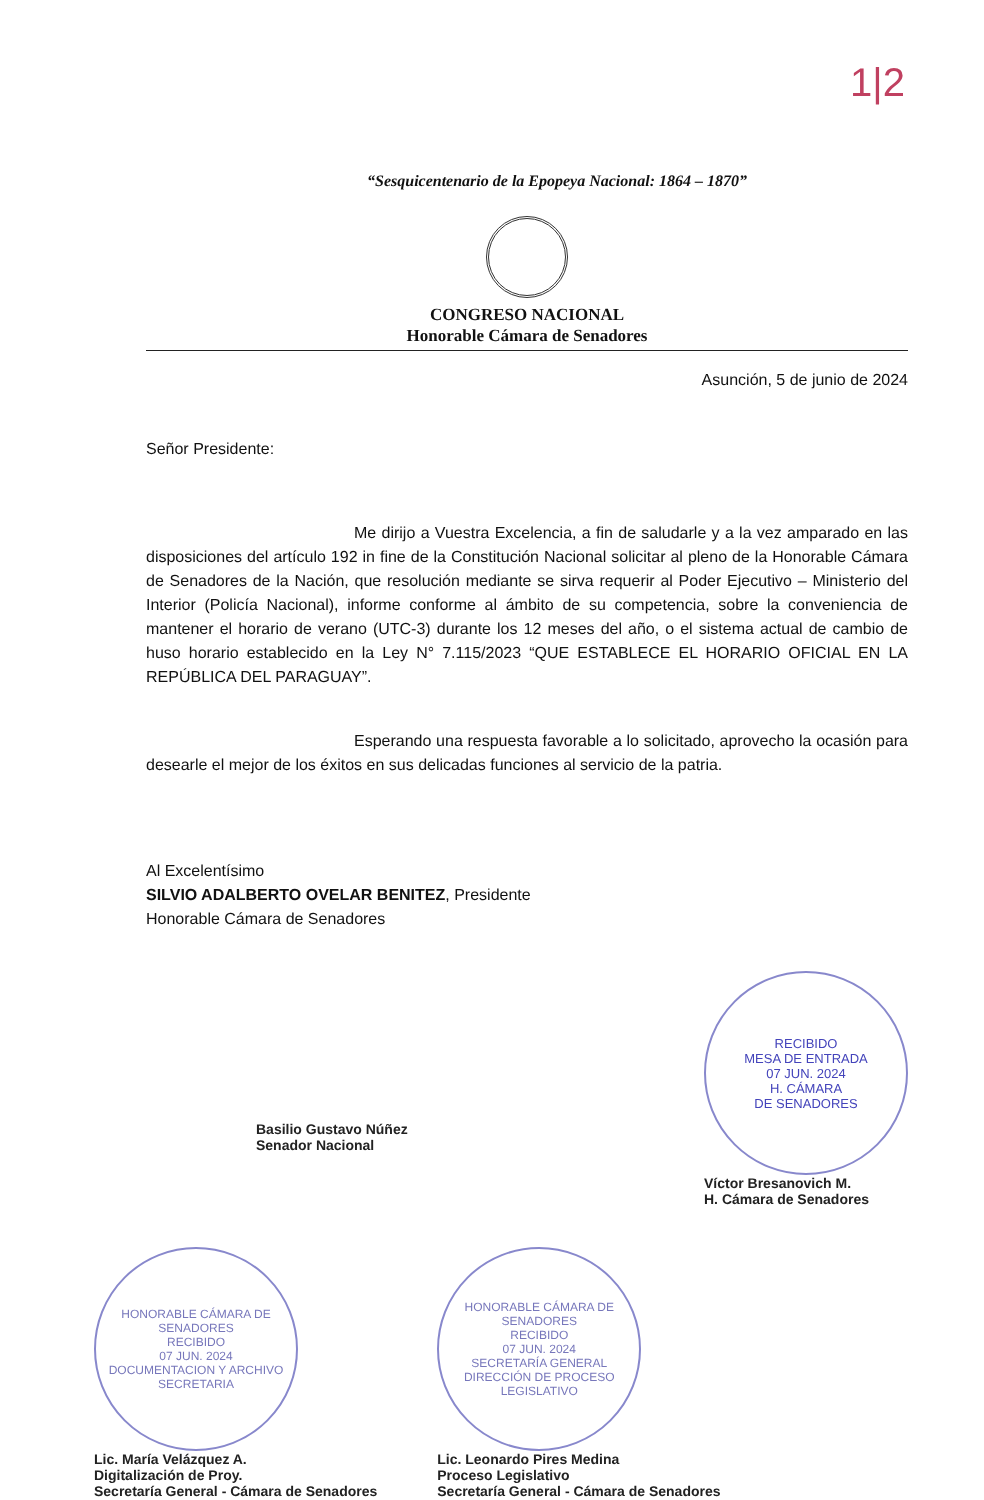1|2
“Sesquicentenario de la Epopeya Nacional: 1864 – 1870”
CONGRESO NACIONAL
Honorable Cámara de Senadores
Asunción, 5 de junio de 2024
Señor Presidente:
Me dirijo a Vuestra Excelencia, a fin de saludarle y a la vez amparado en las disposiciones del artículo 192 in fine de la Constitución Nacional solicitar al pleno de la Honorable Cámara de Senadores de la Nación, que resolución mediante se sirva requerir al Poder Ejecutivo – Ministerio del Interior (Policía Nacional), informe conforme al ámbito de su competencia, sobre la conveniencia de mantener el horario de verano (UTC-3) durante los 12 meses del año, o el sistema actual de cambio de huso horario establecido en la Ley N° 7.115/2023 “QUE ESTABLECE EL HORARIO OFICIAL EN LA REPÚBLICA DEL PARAGUAY”.
Esperando una respuesta favorable a lo solicitado, aprovecho la ocasión para desearle el mejor de los éxitos en sus delicadas funciones al servicio de la patria.
Al Excelentísimo
SILVIO ADALBERTO OVELAR BENITEZ, Presidente
Honorable Cámara de Senadores
Basilio Gustavo Núñez
Senador Nacional
RECIBIDO
MESA DE ENTRADA
07 JUN. 2024
H. CÁMARA
DE SENADORES
Víctor Bresanovich M.
H. Cámara de Senadores
HONORABLE CÁMARA DE SENADORES
RECIBIDO
07 JUN. 2024
DOCUMENTACION Y ARCHIVO
SECRETARIA
Lic. María Velázquez A.
Digitalización de Proy.
Secretaría General - Cámara de Senadores
HONORABLE CÁMARA DE SENADORES
RECIBIDO
07 JUN. 2024
SECRETARÍA GENERAL
DIRECCIÓN DE PROCESO LEGISLATIVO
Lic. Leonardo Pires Medina
Proceso Legislativo
Secretaría General - Cámara de Senadores